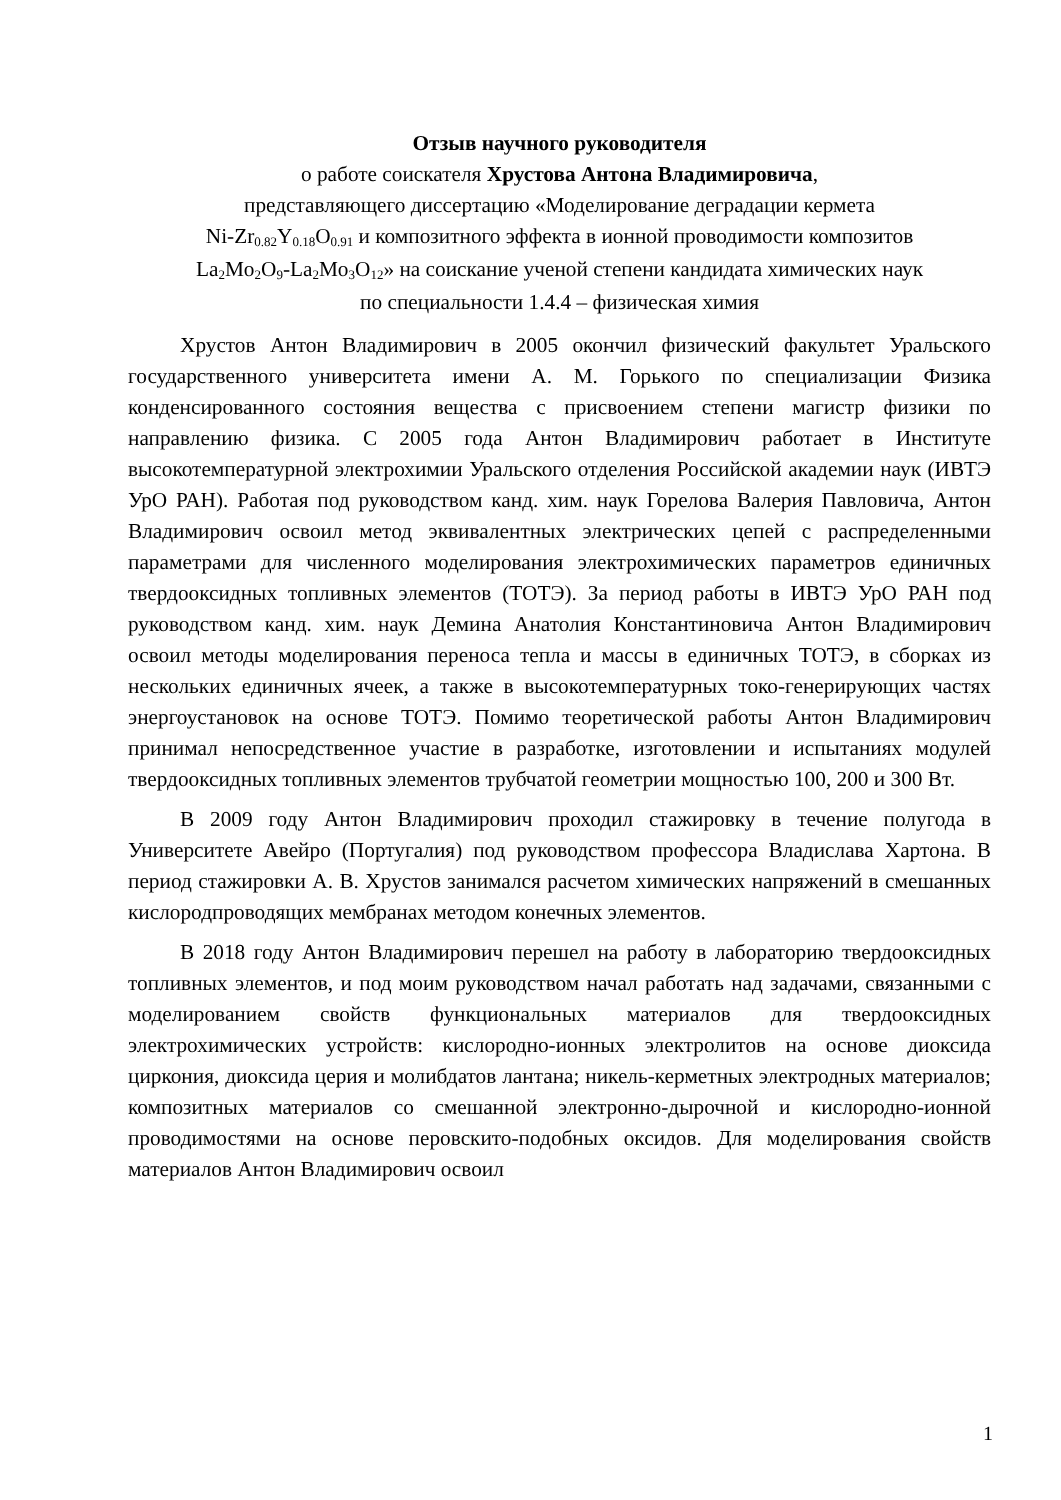Отзыв научного руководителя
о работе соискателя Хрустова Антона Владимировича,
представляющего диссертацию «Моделирование деградации кермета
Ni-Zr<sub>0.82</sub>Y<sub>0.18</sub>O<sub>0.91</sub> и композитного эффекта в ионной проводимости композитов
La<sub>2</sub>Mo<sub>2</sub>O<sub>9</sub>-La<sub>2</sub>Mo<sub>3</sub>O<sub>12</sub>» на соискание ученой степени кандидата химических наук
по специальности 1.4.4 – физическая химия
Хрустов Антон Владимирович в 2005 окончил физический факультет Уральского государственного университета имени А. М. Горького по специализации Физика конденсированного состояния вещества с присвоением степени магистр физики по направлению физика. С 2005 года Антон Владимирович работает в Институте высокотемпературной электрохимии Уральского отделения Российской академии наук (ИВТЭ УрО РАН). Работая под руководством канд. хим. наук Горелова Валерия Павловича, Антон Владимирович освоил метод эквивалентных электрических цепей с распределенными параметрами для численного моделирования электрохимических параметров единичных твердооксидных топливных элементов (ТОТЭ). За период работы в ИВТЭ УрО РАН под руководством канд. хим. наук Демина Анатолия Константиновича Антон Владимирович освоил методы моделирования переноса тепла и массы в единичных ТОТЭ, в сборках из нескольких единичных ячеек, а также в высокотемпературных токо-генерирующих частях энергоустановок на основе ТОТЭ. Помимо теоретической работы Антон Владимирович принимал непосредственное участие в разработке, изготовлении и испытаниях модулей твердооксидных топливных элементов трубчатой геометрии мощностью 100, 200 и 300 Вт.
В 2009 году Антон Владимирович проходил стажировку в течение полугода в Университете Авейро (Португалия) под руководством профессора Владислава Хартона. В период стажировки А. В. Хрустов занимался расчетом химических напряжений в смешанных кислородпроводящих мембранах методом конечных элементов.
В 2018 году Антон Владимирович перешел на работу в лабораторию твердооксидных топливных элементов, и под моим руководством начал работать над задачами, связанными с моделированием свойств функциональных материалов для твердооксидных электрохимических устройств: кислородно-ионных электролитов на основе диоксида циркония, диоксида церия и молибдатов лантана; никель-керметных электродных материалов; композитных материалов со смешанной электронно-дырочной и кислородно-ионной проводимостями на основе перовскито-подобных оксидов. Для моделирования свойств материалов Антон Владимирович освоил
1